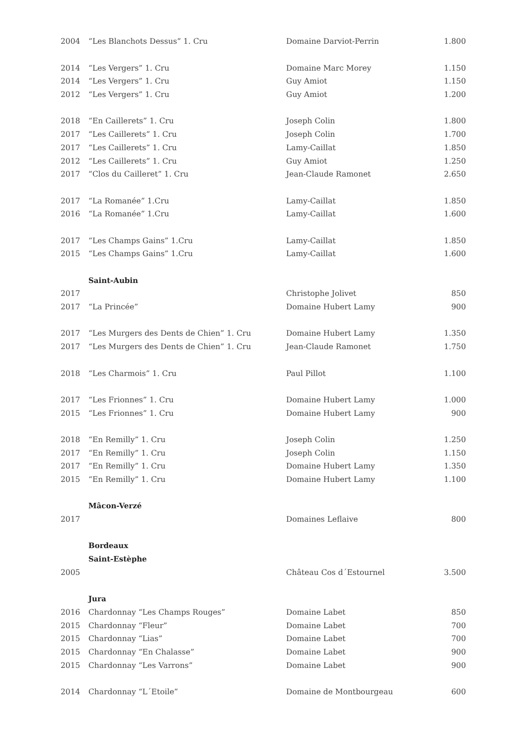| 2004 | “Les Blanchots Dessus” 1. Cru | Domaine Darviot-Perrin | 1.800 |
| 2014 | “Les Vergers” 1. Cru | Domaine Marc Morey | 1.150 |
| 2014 | “Les Vergers” 1. Cru | Guy Amiot | 1.150 |
| 2012 | “Les Vergers” 1. Cru | Guy Amiot | 1.200 |
| 2018 | “En Caillerets” 1. Cru | Joseph Colin | 1.800 |
| 2017 | “Les Caillerets” 1. Cru | Joseph Colin | 1.700 |
| 2017 | “Les Caillerets” 1. Cru | Lamy-Caillat | 1.850 |
| 2012 | “Les Caillerets” 1. Cru | Guy Amiot | 1.250 |
| 2017 | “Clos du Cailleret” 1. Cru | Jean-Claude Ramonet | 2.650 |
| 2017 | “La Romanée” 1.Cru | Lamy-Caillat | 1.850 |
| 2016 | “La Romanée” 1.Cru | Lamy-Caillat | 1.600 |
| 2017 | “Les Champs Gains” 1.Cru | Lamy-Caillat | 1.850 |
| 2015 | “Les Champs Gains” 1.Cru | Lamy-Caillat | 1.600 |
| | Saint-Aubin | | |
| 2017 | | Christophe Jolivet | 850 |
| 2017 | “La Princée” | Domaine Hubert Lamy | 900 |
| 2017 | “Les Murgers des Dents de Chien” 1. Cru | Domaine Hubert Lamy | 1.350 |
| 2017 | “Les Murgers des Dents de Chien” 1. Cru | Jean-Claude Ramonet | 1.750 |
| 2018 | “Les Charmois” 1. Cru | Paul Pillot | 1.100 |
| 2017 | “Les Frionnes” 1. Cru | Domaine Hubert Lamy | 1.000 |
| 2015 | “Les Frionnes” 1. Cru | Domaine Hubert Lamy | 900 |
| 2018 | “En Remilly” 1. Cru | Joseph Colin | 1.250 |
| 2017 | “En Remilly” 1. Cru | Joseph Colin | 1.150 |
| 2017 | “En Remilly” 1. Cru | Domaine Hubert Lamy | 1.350 |
| 2015 | “En Remilly” 1. Cru | Domaine Hubert Lamy | 1.100 |
| | Mâcon-Verzé | | |
| 2017 | | Domaines Leflaive | 800 |
| | Bordeaux | | |
| | Saint-Estèphe | | |
| 2005 | | Château Cos d´Estournel | 3.500 |
| | Jura | | |
| 2016 | Chardonnay “Les Champs Rouges” | Domaine Labet | 850 |
| 2015 | Chardonnay “Fleur” | Domaine Labet | 700 |
| 2015 | Chardonnay “Lias” | Domaine Labet | 700 |
| 2015 | Chardonnay “En Chalasse” | Domaine Labet | 900 |
| 2015 | Chardonnay “Les Varrons” | Domaine Labet | 900 |
| 2014 | Chardonnay “L´Etoile” | Domaine de Montbourgeau | 600 |